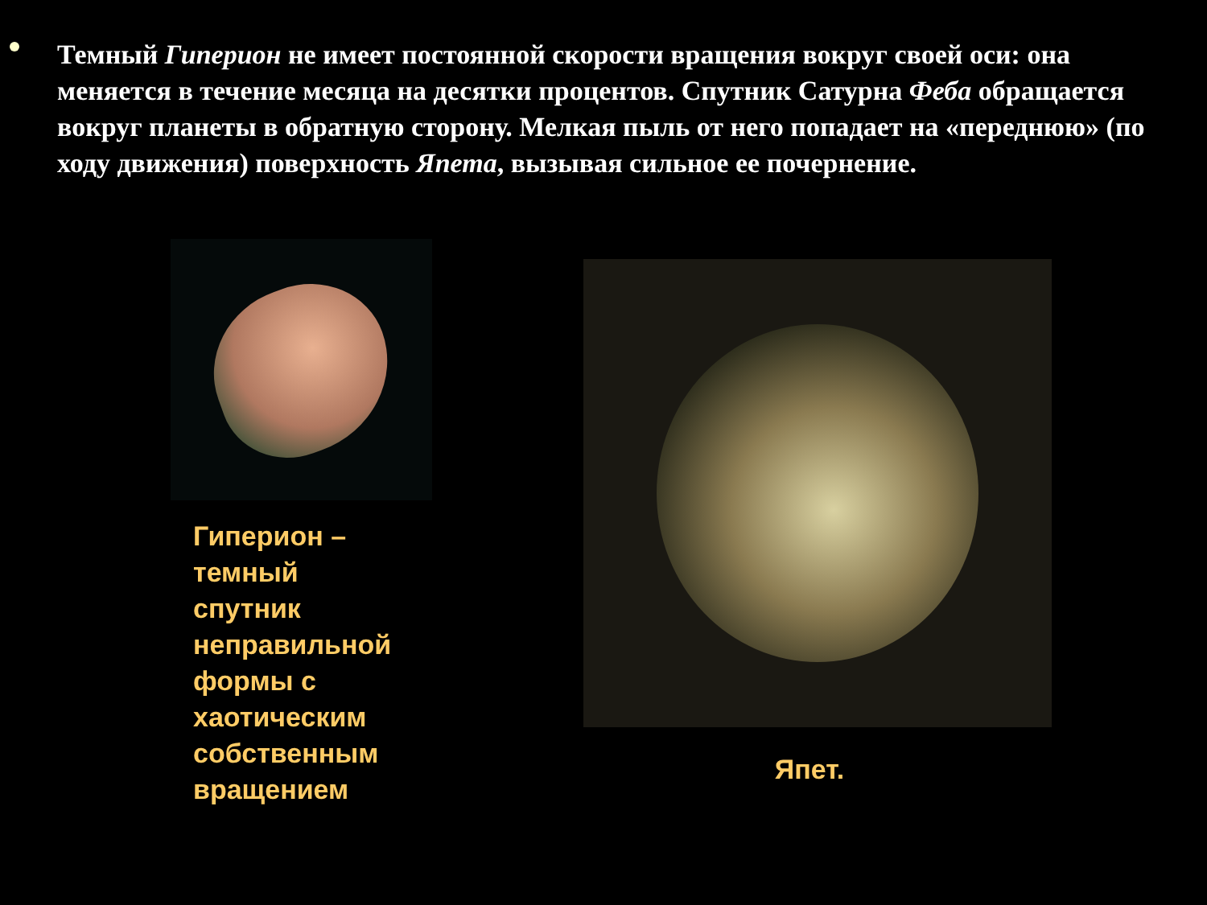Темный Гиперион не имеет постоянной скорости вращения вокруг своей оси: она меняется в течение месяца на десятки процентов. Спутник Сатурна Феба обращается вокруг планеты в обратную сторону. Мелкая пыль от него попадает на «переднюю» (по ходу движения) поверхность Япета, вызывая сильное ее почернение.
Гиперион –
темный
спутник
неправильной
формы с
хаотическим
собственным
вращением
Япет.